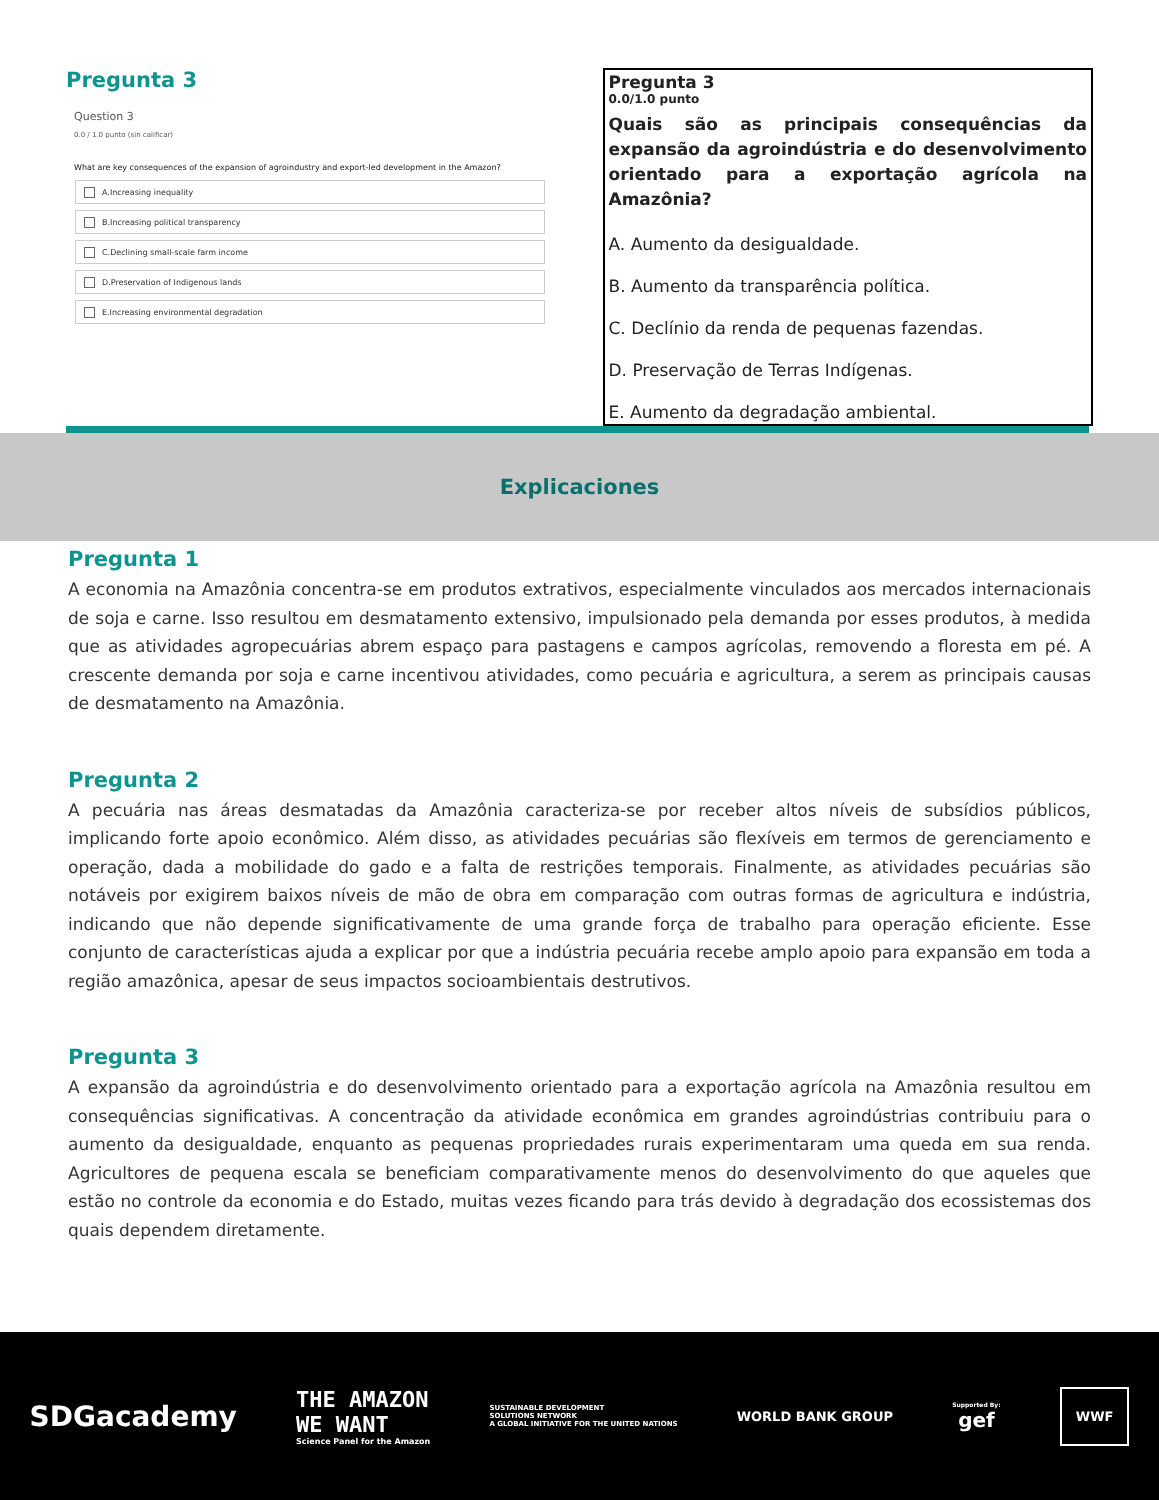Pregunta 3
Question 3
0.0 / 1.0 punto (sin calificar)
What are key consequences of the expansion of agroindustry and export-led development in the Amazon?
A.Increasing inequality
B.Increasing political transparency
C.Declining small-scale farm income
D.Preservation of Indigenous lands
E.Increasing environmental degradation
Pregunta 3
0.0/1.0 punto
Quais são as principais consequências da expansão da agroindústria e do desenvolvimento orientado para a exportação agrícola na Amazônia?
A. Aumento da desigualdade.
B. Aumento da transparência política.
C. Declínio da renda de pequenas fazendas.
D. Preservação de Terras Indígenas.
E. Aumento da degradação ambiental.
Explicaciones
Pregunta 1
A economia na Amazônia concentra-se em produtos extrativos, especialmente vinculados aos mercados internacionais de soja e carne. Isso resultou em desmatamento extensivo, impulsionado pela demanda por esses produtos, à medida que as atividades agropecuárias abrem espaço para pastagens e campos agrícolas, removendo a floresta em pé. A crescente demanda por soja e carne incentivou atividades, como pecuária e agricultura, a serem as principais causas de desmatamento na Amazônia.
Pregunta 2
A pecuária nas áreas desmatadas da Amazônia caracteriza-se por receber altos níveis de subsídios públicos, implicando forte apoio econômico. Além disso, as atividades pecuárias são flexíveis em termos de gerenciamento e operação, dada a mobilidade do gado e a falta de restrições temporais. Finalmente, as atividades pecuárias são notáveis por exigirem baixos níveis de mão de obra em comparação com outras formas de agricultura e indústria, indicando que não depende significativamente de uma grande força de trabalho para operação eficiente. Esse conjunto de características ajuda a explicar por que a indústria pecuária recebe amplo apoio para expansão em toda a região amazônica, apesar de seus impactos socioambientais destrutivos.
Pregunta 3
A expansão da agroindústria e do desenvolvimento orientado para a exportação agrícola na Amazônia resultou em consequências significativas. A concentração da atividade econômica em grandes agroindústrias contribuiu para o aumento da desigualdade, enquanto as pequenas propriedades rurais experimentaram uma queda em sua renda. Agricultores de pequena escala se beneficiam comparativamente menos do desenvolvimento do que aqueles que estão no controle da economia e do Estado, muitas vezes ficando para trás devido à degradação dos ecossistemas dos quais dependem diretamente.
SDGacademy
THE AMAZON
WE WANT
Science Panel for the Amazon
SUSTAINABLE DEVELOPMENT
SOLUTIONS NETWORK
A GLOBAL INITIATIVE FOR THE UNITED NATIONS
WORLD BANK GROUP
Supported By:
gef
WWF